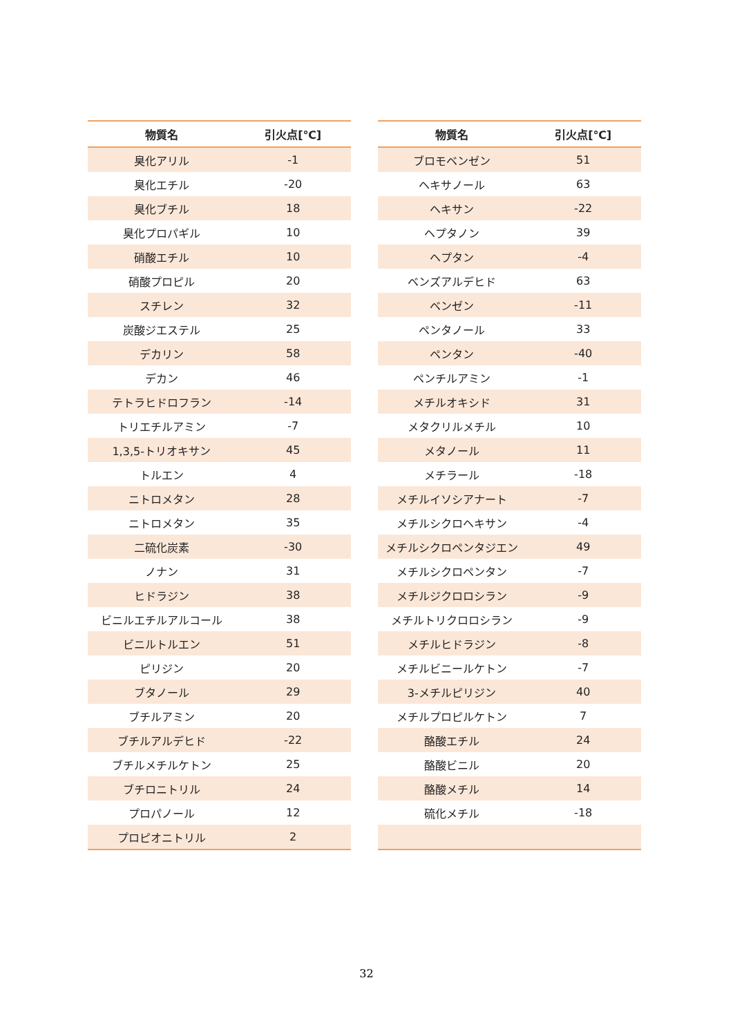| 物質名 | 引火点[℃] |
| --- | --- |
| 臭化アリル | -1 |
| 臭化エチル | -20 |
| 臭化ブチル | 18 |
| 臭化プロパギル | 10 |
| 硝酸エチル | 10 |
| 硝酸プロピル | 20 |
| スチレン | 32 |
| 炭酸ジエステル | 25 |
| デカリン | 58 |
| デカン | 46 |
| テトラヒドロフラン | -14 |
| トリエチルアミン | -7 |
| 1,3,5-トリオキサン | 45 |
| トルエン | 4 |
| ニトロメタン | 28 |
| ニトロメタン | 35 |
| 二硫化炭素 | -30 |
| ノナン | 31 |
| ヒドラジン | 38 |
| ビニルエチルアルコール | 38 |
| ビニルトルエン | 51 |
| ピリジン | 20 |
| ブタノール | 29 |
| ブチルアミン | 20 |
| ブチルアルデヒド | -22 |
| ブチルメチルケトン | 25 |
| ブチロニトリル | 24 |
| プロパノール | 12 |
| プロピオニトリル | 2 |
| 物質名 | 引火点[℃] |
| --- | --- |
| ブロモベンゼン | 51 |
| ヘキサノール | 63 |
| ヘキサン | -22 |
| ヘプタノン | 39 |
| ヘプタン | -4 |
| ベンズアルデヒド | 63 |
| ベンゼン | -11 |
| ペンタノール | 33 |
| ペンタン | -40 |
| ペンチルアミン | -1 |
| メチルオキシド | 31 |
| メタクリルメチル | 10 |
| メタノール | 11 |
| メチラール | -18 |
| メチルイソシアナート | -7 |
| メチルシクロヘキサン | -4 |
| メチルシクロペンタジエン | 49 |
| メチルシクロペンタン | -7 |
| メチルジクロロシラン | -9 |
| メチルトリクロロシラン | -9 |
| メチルヒドラジン | -8 |
| メチルビニールケトン | -7 |
| 3-メチルピリジン | 40 |
| メチルプロピルケトン | 7 |
| 酪酸エチル | 24 |
| 酪酸ビニル | 20 |
| 酪酸メチル | 14 |
| 硫化メチル | -18 |
32